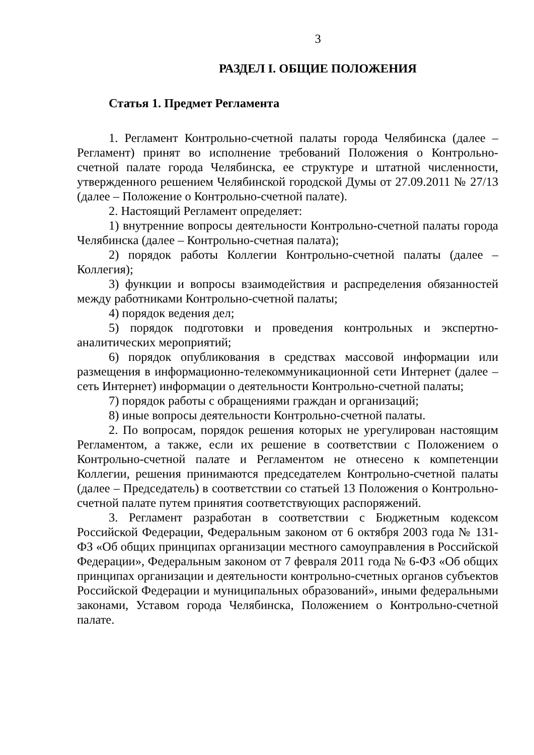3
РАЗДЕЛ I. ОБЩИЕ ПОЛОЖЕНИЯ
Статья 1. Предмет Регламента
1. Регламент Контрольно-счетной палаты города Челябинска (далее – Регламент) принят во исполнение требований Положения о Контрольно-счетной палате города Челябинска, ее структуре и штатной численности, утвержденного решением Челябинской городской Думы от 27.09.2011 № 27/13 (далее – Положение о Контрольно-счетной палате).
2. Настоящий Регламент определяет:
1) внутренние вопросы деятельности Контрольно-счетной палаты города Челябинска (далее – Контрольно-счетная палата);
2) порядок работы Коллегии Контрольно-счетной палаты (далее – Коллегия);
3) функции и вопросы взаимодействия и распределения обязанностей между работниками Контрольно-счетной палаты;
4) порядок ведения дел;
5) порядок подготовки и проведения контрольных и экспертно-аналитических мероприятий;
6) порядок опубликования в средствах массовой информации или размещения в информационно-телекоммуникационной сети Интернет (далее – сеть Интернет) информации о деятельности Контрольно-счетной палаты;
7) порядок работы с обращениями граждан и организаций;
8) иные вопросы деятельности Контрольно-счетной палаты.
2. По вопросам, порядок решения которых не урегулирован настоящим Регламентом, а также, если их решение в соответствии с Положением о Контрольно-счетной палате и Регламентом не отнесено к компетенции Коллегии, решения принимаются председателем Контрольно-счетной палаты (далее – Председатель) в соответствии со статьей 13 Положения о Контрольно-счетной палате путем принятия соответствующих распоряжений.
3. Регламент разработан в соответствии с Бюджетным кодексом Российской Федерации, Федеральным законом от 6 октября 2003 года № 131-ФЗ «Об общих принципах организации местного самоуправления в Российской Федерации», Федеральным законом от 7 февраля 2011 года № 6-ФЗ «Об общих принципах организации и деятельности контрольно-счетных органов субъектов Российской Федерации и муниципальных образований», иными федеральными законами, Уставом города Челябинска, Положением о Контрольно-счетной палате.